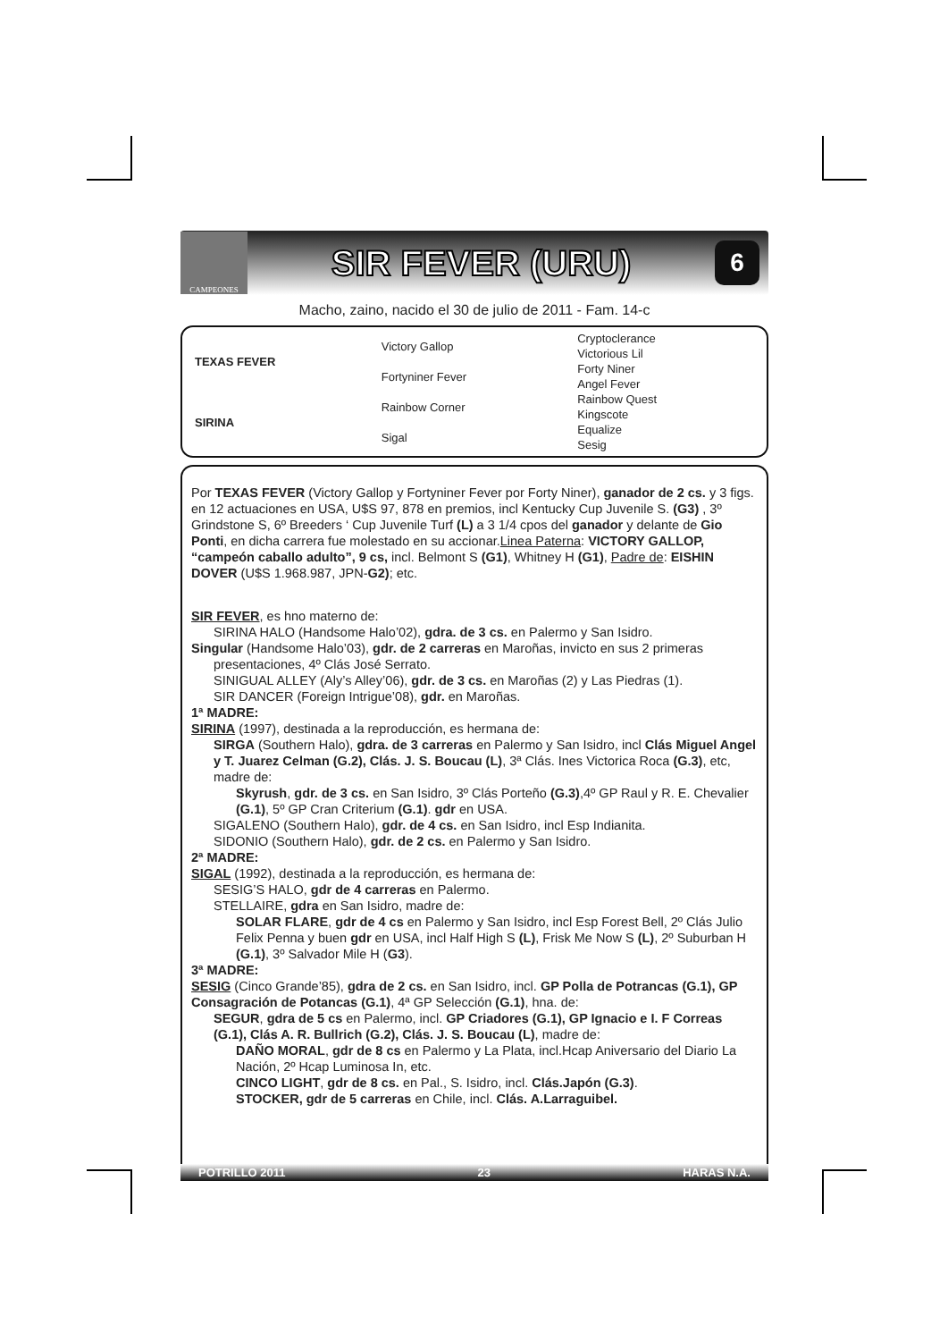CAMPEONES
SIR FEVER (URU)
6
Macho, zaino, nacido el 30 de julio de 2011 - Fam. 14-c
| TEXAS FEVER | Victory Gallop | Cryptoclerance |
| | | Victorious Lil |
| | Fortyniner Fever | Forty Niner |
| | | Angel Fever |
| SIRINA | Rainbow Corner | Rainbow Quest |
| | | Kingscote |
| | Sigal | Equalize |
| | | Sesig |
Por TEXAS FEVER (Victory Gallop y Fortyniner Fever por Forty Niner), ganador de 2 cs. y 3 figs. en 12 actuaciones en USA, U$S 97, 878 en premios, incl Kentucky Cup Juvenile S. (G3) , 3º Grindstone S, 6º Breeders ‘ Cup Juvenile Turf (L) a 3 1/4 cpos del ganador y delante de Gio Ponti, en dicha carrera fue molestado en su accionar.Linea Paterna: VICTORY GALLOP, “campeón caballo adulto”, 9 cs, incl. Belmont S (G1), Whitney H (G1), Padre de: EISHIN DOVER (U$S 1.968.987, JPN-G2); etc.
SIR FEVER, es hno materno de:
SIRINA HALO (Handsome Halo’02), gdra. de 3 cs. en Palermo y San Isidro.
Singular (Handsome Halo’03), gdr. de 2 carreras en Maroñas, invicto en sus 2 primeras presentaciones, 4º Clás José Serrato.
SINIGUAL ALLEY (Aly’s Alley’06), gdr. de 3 cs. en Maroñas (2) y Las Piedras (1).
SIR DANCER (Foreign Intrigue’08), gdr. en Maroñas.
1ª MADRE:
SIRINA (1997), destinada a la reproducción, es hermana de:
SIRGA (Southern Halo), gdra. de 3 carreras en Palermo y San Isidro, incl Clás Miguel Angel y T. Juarez Celman (G.2), Clás. J. S. Boucau (L), 3ª Clás. Ines Victorica Roca (G.3), etc, madre de:
Skyrush, gdr. de 3 cs. en San Isidro, 3º Clás Porteño (G.3),4º GP Raul y R. E. Chevalier (G.1), 5º GP Cran Criterium (G.1). gdr en USA.
SIGALENO (Southern Halo), gdr. de 4 cs. en San Isidro, incl Esp Indianita.
SIDONIO (Southern Halo), gdr. de 2 cs. en Palermo y San Isidro.
2ª MADRE:
SIGAL (1992), destinada a la reproducción, es hermana de:
SESIG’S HALO, gdr de 4 carreras en Palermo.
STELLAIRE, gdra en San Isidro, madre de:
SOLAR FLARE, gdr de 4 cs en Palermo y San Isidro, incl Esp Forest Bell, 2º Clás Julio Felix Penna y buen gdr en USA, incl Half High S (L), Frisk Me Now S (L), 2º Suburban H (G.1), 3º Salvador Mile H (G3).
3ª MADRE:
SESIG (Cinco Grande’85), gdra de 2 cs. en San Isidro, incl. GP Polla de Potrancas (G.1), GP Consagración de Potancas (G.1), 4ª GP Selección (G.1), hna. de:
SEGUR, gdra de 5 cs en Palermo, incl. GP Criadores (G.1), GP Ignacio e I. F Correas (G.1), Clás A. R. Bullrich (G.2), Clás. J. S. Boucau (L), madre de:
DAÑO MORAL, gdr de 8 cs en Palermo y La Plata, incl.Hcap Aniversario del Diario La Nación, 2º Hcap Luminosa In, etc.
CINCO LIGHT, gdr de 8 cs. en Pal., S. Isidro, incl. Clás.Japón (G.3).
STOCKER, gdr de 5 carreras en Chile, incl. Clás. A.Larraguibel.
POTRILLO 2011 23 HARAS N.A.